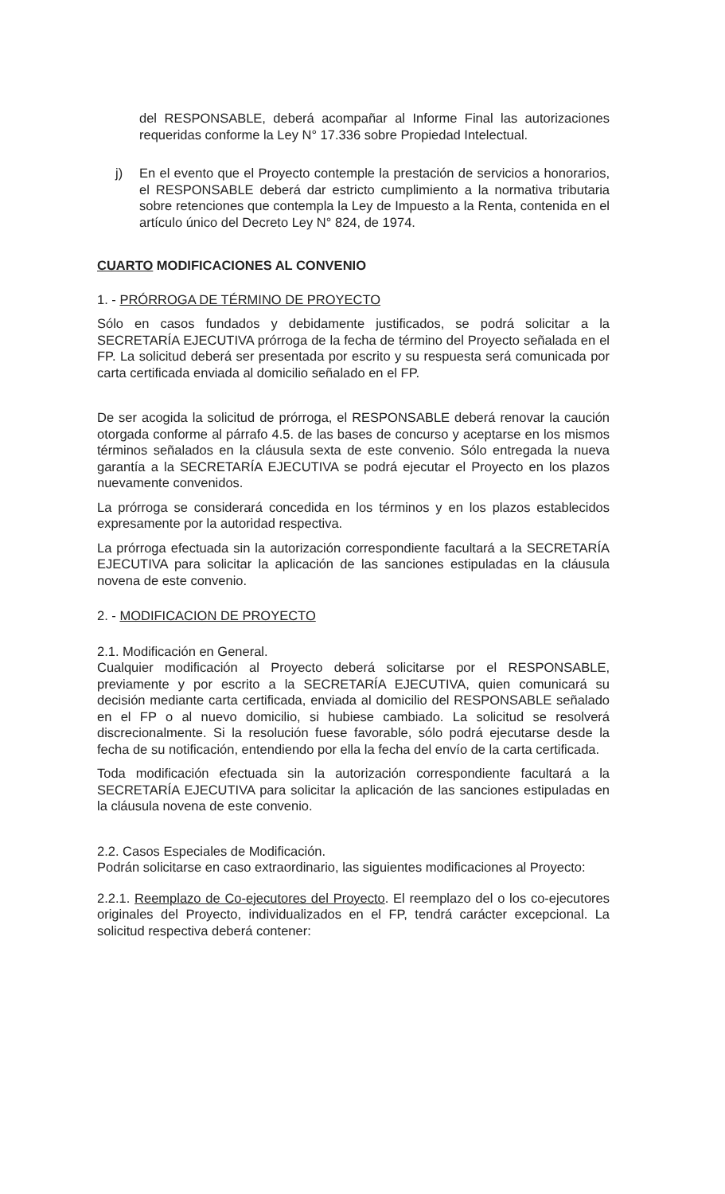del RESPONSABLE, deberá acompañar al Informe Final las autorizaciones requeridas conforme la Ley N° 17.336 sobre Propiedad Intelectual.
j) En el evento que el Proyecto contemple la prestación de servicios a honorarios, el RESPONSABLE deberá dar estricto cumplimiento a la normativa tributaria sobre retenciones que contempla la Ley de Impuesto a la Renta, contenida en el artículo único del Decreto Ley N° 824, de 1974.
CUARTO MODIFICACIONES AL CONVENIO
1. - PRÓRROGA DE TÉRMINO DE PROYECTO
Sólo en casos fundados y debidamente justificados, se podrá solicitar a la SECRETARÍA EJECUTIVA prórroga de la fecha de término del Proyecto señalada en el FP. La solicitud deberá ser presentada por escrito y su respuesta será comunicada por carta certificada enviada al domicilio señalado en el FP.
De ser acogida la solicitud de prórroga, el RESPONSABLE deberá renovar la caución otorgada conforme al párrafo 4.5. de las bases de concurso y aceptarse en los mismos términos señalados en la cláusula sexta de este convenio. Sólo entregada la nueva garantía a la SECRETARÍA EJECUTIVA se podrá ejecutar el Proyecto en los plazos nuevamente convenidos.
La prórroga se considerará concedida en los términos y en los plazos establecidos expresamente por la autoridad respectiva.
La prórroga efectuada sin la autorización correspondiente facultará a la SECRETARÍA EJECUTIVA para solicitar la aplicación de las sanciones estipuladas en la cláusula novena de este convenio.
2. - MODIFICACION DE PROYECTO
2.1. Modificación en General.
Cualquier modificación al Proyecto deberá solicitarse por el RESPONSABLE, previamente y por escrito a la SECRETARÍA EJECUTIVA, quien comunicará su decisión mediante carta certificada, enviada al domicilio del RESPONSABLE señalado en el FP o al nuevo domicilio, si hubiese cambiado. La solicitud se resolverá discrecionalmente. Si la resolución fuese favorable, sólo podrá ejecutarse desde la fecha de su notificación, entendiendo por ella la fecha del envío de la carta certificada.
Toda modificación efectuada sin la autorización correspondiente facultará a la SECRETARÍA EJECUTIVA para solicitar la aplicación de las sanciones estipuladas en la cláusula novena de este convenio.
2.2. Casos Especiales de Modificación.
Podrán solicitarse en caso extraordinario, las siguientes modificaciones al Proyecto:
2.2.1. Reemplazo de Co-ejecutores del Proyecto. El reemplazo del o los co-ejecutores originales del Proyecto, individualizados en el FP, tendrá carácter excepcional. La solicitud respectiva deberá contener: